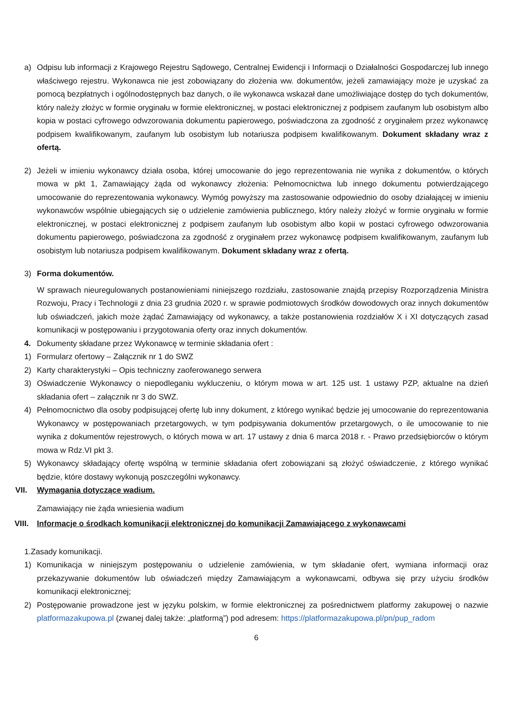a) Odpisu lub informacji z Krajowego Rejestru Sądowego, Centralnej Ewidencji i Informacji o Działalności Gospodarczej lub innego właściwego rejestru. Wykonawca nie jest zobowiązany do złożenia ww. dokumentów, jeżeli zamawiający może je uzyskać za pomocą bezpłatnych i ogólnodostępnych baz danych, o ile wykonawca wskazał dane umożliwiające dostęp do tych dokumentów, który należy złożyc w formie oryginału w formie elektronicznej, w postaci elektronicznej z podpisem zaufanym lub osobistym albo kopia w postaci cyfrowego odwzorowania dokumentu papierowego, poświadczona za zgodność z oryginałem przez wykonawcę podpisem kwalifikowanym, zaufanym lub osobistym lub notariusza podpisem kwalifikowanym. Dokument składany wraz z ofertą.
2) Jeżeli w imieniu wykonawcy działa osoba, której umocowanie do jego reprezentowania nie wynika z dokumentów, o których mowa w pkt 1, Zamawiający żąda od wykonawcy złożenia: Pełnomocnictwa lub innego dokumentu potwierdzającego umocowanie do reprezentowania wykonawcy. Wymóg powyższy ma zastosowanie odpowiednio do osoby działającej w imieniu wykonawców wspólnie ubiegających się o udzielenie zamówienia publicznego, który należy złożyć w formie oryginału w formie elektronicznej, w postaci elektronicznej z podpisem zaufanym lub osobistym albo kopii w postaci cyfrowego odwzorowania dokumentu papierowego, poświadczona za zgodność z oryginałem przez wykonawcę podpisem kwalifikowanym, zaufanym lub osobistym lub notariusza podpisem kwalifikowanym. Dokument składany wraz z ofertą.
3) Forma dokumentów.
W sprawach nieuregulowanych postanowieniami niniejszego rozdziału, zastosowanie znajdą przepisy Rozporządzenia Ministra Rozwoju, Pracy i Technologii z dnia 23 grudnia 2020 r. w sprawie podmiotowych środków dowodowych oraz innych dokumentów lub oświadczeń, jakich może żądać Zamawiający od wykonawcy, a także postanowienia rozdziałów X i XI dotyczących zasad komunikacji w postępowaniu i przygotowania oferty oraz innych dokumentów.
4. Dokumenty składane przez Wykonawcę w terminie składania ofert :
1) Formularz ofertowy – Załącznik nr 1 do SWZ
2) Karty charakterystyki – Opis techniczny zaoferowanego serwera
3) Oświadczenie Wykonawcy o niepodleganiu wykluczeniu, o którym mowa w art. 125 ust. 1 ustawy PZP, aktualne na dzień składania ofert – załącznik nr 3 do SWZ.
4) Pełnomocnictwo dla osoby podpisującej ofertę lub inny dokument, z którego wynikać będzie jej umocowanie do reprezentowania Wykonawcy w postępowaniach przetargowych, w tym podpisywania dokumentów przetargowych, o ile umocowanie to nie wynika z dokumentów rejestrowych, o których mowa w art. 17 ustawy z dnia 6 marca 2018 r. - Prawo przedsiębiorców o którym mowa w Rdz.VI pkt 3.
5) Wykonawcy składający ofertę wspólną w terminie składania ofert zobowiązani są złożyć oświadczenie, z którego wynikać będzie, które dostawy wykonują poszczególni wykonawcy.
VII. Wymagania dotyczące wadium.
Zamawiający nie żąda wniesienia wadium
VIII. Informacje o środkach komunikacji elektronicznej do komunikacji Zamawiającego z wykonawcami
1.Zasady komunikacji.
1) Komunikacja w niniejszym postępowaniu o udzielenie zamówienia, w tym składanie ofert, wymiana informacji oraz przekazywanie dokumentów lub oświadczeń między Zamawiającym a wykonawcami, odbywa się przy użyciu środków komunikacji elektronicznej;
2) Postępowanie prowadzone jest w języku polskim, w formie elektronicznej za pośrednictwem platformy zakupowej o nazwie platformazakupowa.pl (zwanej dalej także: „platformą”) pod adresem: https://platformazakupowa.pl/pn/pup_radom
6